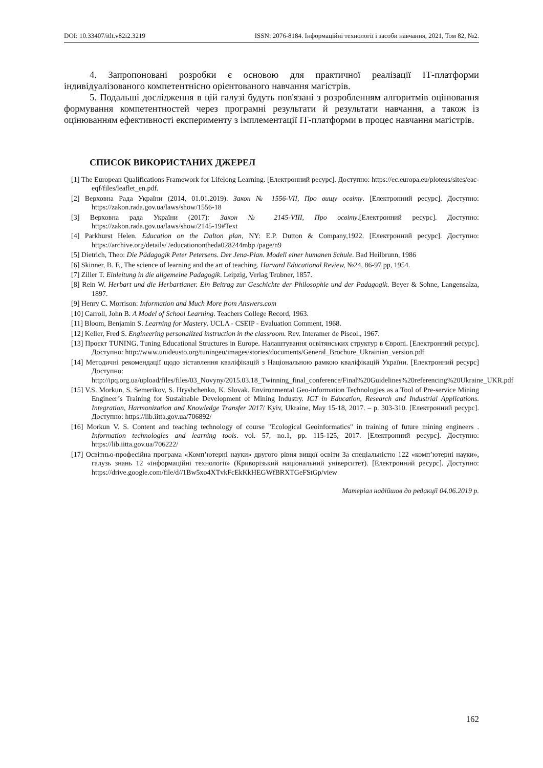DOI: 10.33407/itlt.v82i2.3219 ISSN: 2076-8184. Інформаційні технології і засоби навчання, 2021, Том 82, №2.
4. Запропоновані розробки є основою для практичної реалізації ІТ-платформи індивідуалізованого компетентнісно орієнтованого навчання магістрів.
5. Подальші дослідження в цій галузі будуть пов'язані з розробленням алгоритмів оцінювання формування компетентностей через програмні результати й результати навчання, а також із оцінюванням ефективності експерименту з імплементації ІТ-платформи в процес навчання магістрів.
СПИСОК ВИКОРИСТАНИХ ДЖЕРЕЛ
[1] The European Qualifications Framework for Lifelong Learning. [Електронний ресурс]. Доступно: https://ec.europa.eu/ploteus/sites/eac-eqf/files/leaflet_en.pdf.
[2] Верховна Рада України (2014, 01.01.2019). Закон № 1556-VII, Про вищу освіту. [Електронний ресурс]. Доступно: https://zakon.rada.gov.ua/laws/show/1556-18
[3] Верховна рада України (2017): Закон № 2145-VIII, Про освіту.[Електронний ресурс]. Доступно: https://zakon.rada.gov.ua/laws/show/2145-19#Text
[4] Parkhurst Helen. Education on the Dalton plan, NY: E.P. Dutton & Company,1922. [Електронний ресурс]. Доступно: https://archive.org/details/ /educationontheda028244mbp /page/n9
[5] Dietrich, Theo: Die Pädagogik Peter Petersens. Der Jena-Plan. Modell einer humanen Schule. Bad Heilbrunn, 1986
[6] Skinner, B. F., The science of learning and the art of teaching. Harvard Educational Review, №24, 86-97 pp, 1954.
[7] Ziller T. Einleitung in die allgemeine Padagogik. Leipzig, Verlag Teubner, 1857.
[8] Rein W. Herbart und die Herbartianer. Ein Beitrag zur Geschichte der Philosophie und der Padagogik. Beyer & Sohne, Langensalza, 1897.
[9] Henry C. Morrison: Information and Much More from Answers.com
[10] Carroll, John B. A Model of School Learning. Teachers College Record, 1963.
[11] Bloom, Benjamin S. Learning for Mastery. UCLA - CSEIP - Evaluation Comment, 1968.
[12] Keller, Fred S. Engineering personalized instruction in the classroom. Rev. Interamer de Piscol., 1967.
[13] Проєкт TUNING. Tuning Educational Structures in Europe. Налаштування освітянських структур в Європі. [Електронний ресурс]. Доступно: http://www.unideusto.org/tuningeu/images/stories/documents/General_Brochure_Ukrainian_version.pdf
[14] Методичні рекомендації щодо зіставлення кваліфікацій з Національною рамкою кваліфікацій України. [Електронний ресурс] Доступно: http://ipq.org.ua/upload/files/files/03_Novyny/2015.03.18_Twinning_final_conference/Final%20Guidelines%20referencing%20Ukraine_UKR.pdf
[15] V.S. Morkun, S. Semerikov, S. Hryshchenko, K. Slovak. Environmental Geo-information Technologies as a Tool of Pre-service Mining Engineer’s Training for Sustainable Development of Mining Industry. ICT in Education, Research and Industrial Applications. Integration, Harmonization and Knowledge Transfer 2017/ Kyiv, Ukraine, May 15-18, 2017. – p. 303-310. [Електронний ресурс]. Доступно: https://lib.iitta.gov.ua/706892/
[16] Morkun V. S. Content and teaching technology of course "Ecological Geoinformatics" in training of future mining engineers . Information technologies and learning tools. vol. 57, no.1, pp. 115-125, 2017. [Електронний ресурс]. Доступно: https://lib.iitta.gov.ua/706222/
[17] Освітньо-професійна програма «Комп’ютерні науки» другого рівня вищої освіти За спеціальністю 122 «комп’ютерні науки», галузь знань 12 «інформаційні технології» (Криворізький національний університет). [Електронний ресурс]. Доступно: https://drive.google.com/file/d//1Bw5xo4XTvkFcEkKkHEGWfBRXTGeFStGp/view
Матеріал надійшов до редакції 04.06.2019 р.
162